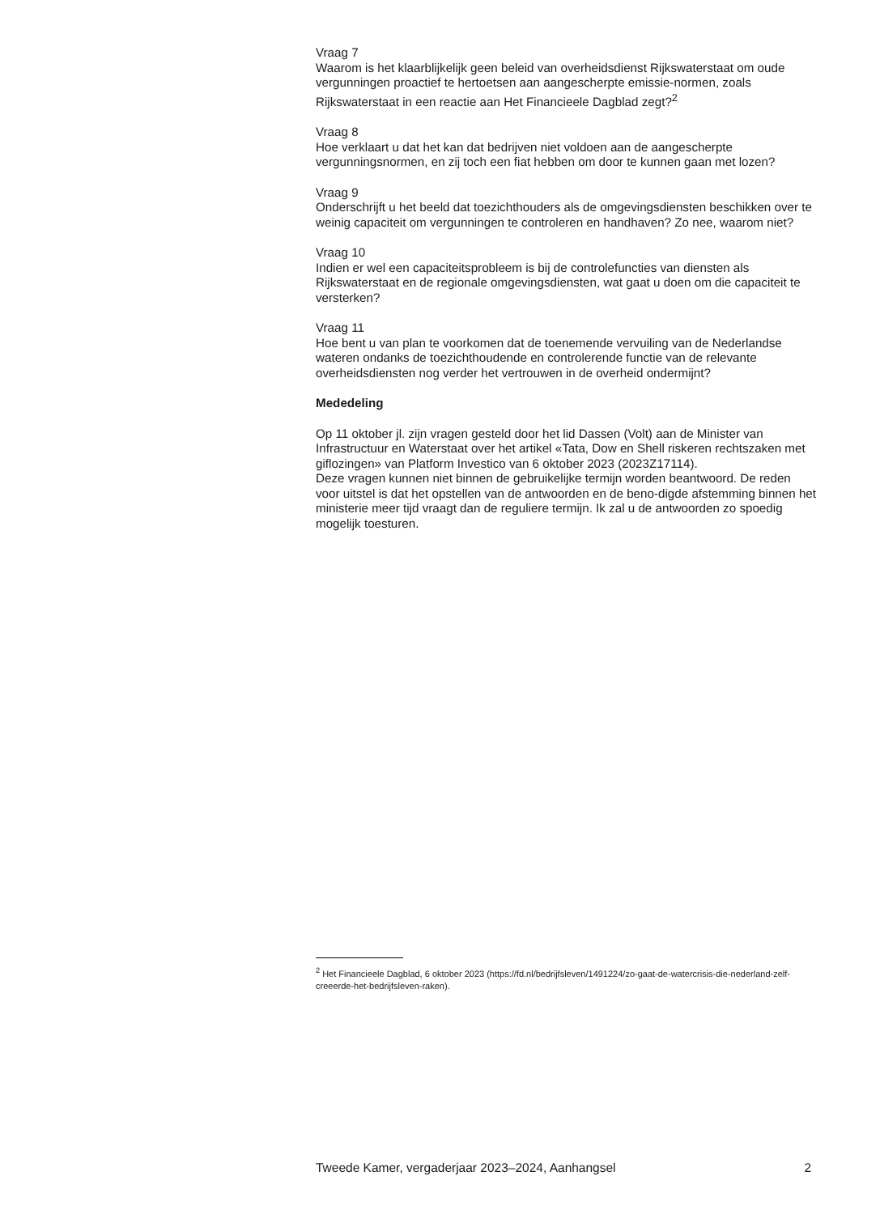Vraag 7
Waarom is het klaarblijkelijk geen beleid van overheidsdienst Rijkswaterstaat om oude vergunningen proactief te hertoetsen aan aangescherpte emissie-normen, zoals Rijkswaterstaat in een reactie aan Het Financieele Dagblad zegt?<sup>2</sup>
Vraag 8
Hoe verklaart u dat het kan dat bedrijven niet voldoen aan de aangescherpte vergunningsnormen, en zij toch een fiat hebben om door te kunnen gaan met lozen?
Vraag 9
Onderschrijft u het beeld dat toezichthouders als de omgevingsdiensten beschikken over te weinig capaciteit om vergunningen te controleren en handhaven? Zo nee, waarom niet?
Vraag 10
Indien er wel een capaciteitsprobleem is bij de controlefuncties van diensten als Rijkswaterstaat en de regionale omgevingsdiensten, wat gaat u doen om die capaciteit te versterken?
Vraag 11
Hoe bent u van plan te voorkomen dat de toenemende vervuiling van de Nederlandse wateren ondanks de toezichthoudende en controlerende functie van de relevante overheidsdiensten nog verder het vertrouwen in de overheid ondermijnt?
Mededeling
Op 11 oktober jl. zijn vragen gesteld door het lid Dassen (Volt) aan de Minister van Infrastructuur en Waterstaat over het artikel «Tata, Dow en Shell riskeren rechtszaken met giflozingen» van Platform Investico van 6 oktober 2023 (2023Z17114).
Deze vragen kunnen niet binnen de gebruikelijke termijn worden beantwoord. De reden voor uitstel is dat het opstellen van de antwoorden en de beno-digde afstemming binnen het ministerie meer tijd vraagt dan de reguliere termijn. Ik zal u de antwoorden zo spoedig mogelijk toesturen.
<sup>2</sup> Het Financieele Dagblad, 6 oktober 2023 (https://fd.nl/bedrijfsleven/1491224/zo-gaat-de-watercrisis-die-nederland-zelf-creeerde-het-bedrijfsleven-raken).
Tweede Kamer, vergaderjaar 2023–2024, Aanhangsel 2